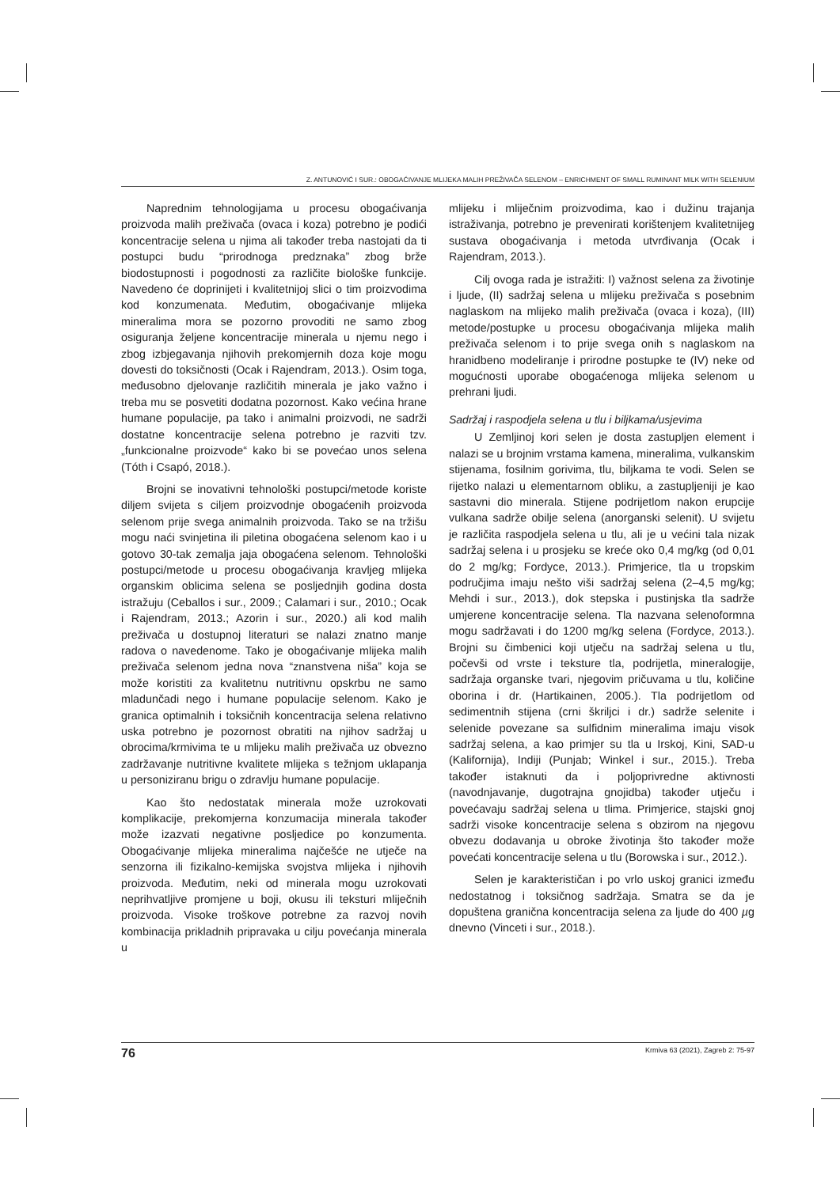Z. ANTUNOVIĆ I SUR.: OBOGAĆIVANJE MLIJEKA MALIH PREŽIVAČA SELENOM – ENRICHMENT OF SMALL RUMINANT MILK WITH SELENIUM
Naprednim tehnologijama u procesu obogaćivanja proizvoda malih preživača (ovaca i koza) potrebno je podići koncentracije selena u njima ali također treba nastojati da ti postupci budu “prirodnoga predznaka” zbog brže biodostupnosti i pogodnosti za različite biološke funkcije. Navedeno će doprinijeti i kvalitetnijoj slici o tim proizvodima kod konzumenata. Međutim, obogaćivanje mlijeka mineralima mora se pozorno provoditi ne samo zbog osiguranja željene koncentracije minerala u njemu nego i zbog izbjegavanja njihovih prekomjernih doza koje mogu dovesti do toksičnosti (Ocak i Rajendram, 2013.). Osim toga, međusobno djelovanje različitih minerala je jako važno i treba mu se posvetiti dodatna pozornost. Kako većina hrane humane populacije, pa tako i animalni proizvodi, ne sadrži dostatne koncentracije selena potrebno je razviti tzv. „funkcionalne proizvode“ kako bi se povećao unos selena (Tóth i Csapó, 2018.).
Brojni se inovativni tehnološki postupci/metode koriste diljem svijeta s ciljem proizvodnje obogaćenih proizvoda selenom prije svega animalnih proizvoda. Tako se na tržišu mogu naći svinjetina ili piletina obogaćena selenom kao i u gotovo 30-tak zemalja jaja obogaćena selenom. Tehnološki postupci/metode u procesu obogaćivanja kravljeg mlijeka organskim oblicima selena se posljednjih godina dosta istražuju (Ceballos i sur., 2009.; Calamari i sur., 2010.; Ocak i Rajendram, 2013.; Azorin i sur., 2020.) ali kod malih preživača u dostupnoj literaturi se nalazi znatno manje radova o navedenome. Tako je obogaćivanje mlijeka malih preživača selenom jedna nova “znanstvena niša” koja se može koristiti za kvalitetnu nutritivnu opskrbu ne samo mladunčadi nego i humane populacije selenom. Kako je granica optimalnih i toksičnih koncentracija selena relativno uska potrebno je pozornost obratiti na njihov sadržaj u obrocima/krmivima te u mlijeku malih preživača uz obvezno zadržavanje nutritivne kvalitete mlijeka s težnjom uklapanja u personiziranu brigu o zdravlju humane populacije.
Kao što nedostatak minerala može uzrokovati komplikacije, prekomjerna konzumacija minerala također može izazvati negativne posljedice po konzumenta. Obogaćivanje mlijeka mineralima najčešće ne utječe na senzorna ili fizikalno-kemijska svojstva mlijeka i njihovih proizvoda. Međutim, neki od minerala mogu uzrokovati neprihvatljive promjene u boji, okusu ili teksturi mliječnih proizvoda. Visoke troškove potrebne za razvoj novih kombinacija prikladnih pripravaka u cilju povećanja minerala u
mlijeku i mliječnim proizvodima, kao i dužinu trajanja istraživanja, potrebno je prevenirati korištenjem kvalitetnijeg sustava obogaćivanja i metoda utvrđivanja (Ocak i Rajendram, 2013.).
Cilj ovoga rada je istražiti: I) važnost selena za životinje i ljude, (II) sadržaj selena u mlijeku preživača s posebnim naglaskom na mlijeko malih preživača (ovaca i koza), (III) metode/postupke u procesu obogaćivanja mlijeka malih preživača selenom i to prije svega onih s naglaskom na hranidbeno modeliranje i prirodne postupke te (IV) neke od mogućnosti uporabe obogaćenoga mlijeka selenom u prehrani ljudi.
Sadržaj i raspodjela selena u tlu i biljkama/usjevima
U Zemljinoj kori selen je dosta zastupljen element i nalazi se u brojnim vrstama kamena, mineralima, vulkanskim stijenama, fosilnim gorivima, tlu, biljkama te vodi. Selen se rijetko nalazi u elementarnom obliku, a zastupljeniji je kao sastavni dio minerala. Stijene podrijetlom nakon erupcije vulkana sadrže obilje selena (anorganski selenit). U svijetu je različita raspodjela selena u tlu, ali je u većini tala nizak sadržaj selena i u prosjeku se kreće oko 0,4 mg/kg (od 0,01 do 2 mg/kg; Fordyce, 2013.). Primjerice, tla u tropskim područjima imaju nešto viši sadržaj selena (2–4,5 mg/kg; Mehdi i sur., 2013.), dok stepska i pustinjska tla sadrže umjerene koncentracije selena. Tla nazvana selenoformna mogu sadržavati i do 1200 mg/kg selena (Fordyce, 2013.). Brojni su čimbenici koji utječu na sadržaj selena u tlu, počevši od vrste i teksture tla, podrijetla, mineralogije, sadržaja organske tvari, njegovim pričuvama u tlu, količine oborina i dr. (Hartikainen, 2005.). Tla podrijetlom od sedimentnih stijena (crni škriljci i dr.) sadrže selenite i selenide povezane sa sulfidnim mineralima imaju visok sadržaj selena, a kao primjer su tla u Irskoj, Kini, SAD-u (Kalifornija), Indiji (Punjab; Winkel i sur., 2015.). Treba također istaknuti da i poljoprivredne aktivnosti (navodnjavanje, dugotrajna gnojidba) također utječu i povećavaju sadržaj selena u tlima. Primjerice, stajski gnoj sadrži visoke koncentracije selena s obzirom na njegovu obvezu dodavanja u obroke životinja što također može povećati koncentracije selena u tlu (Borowska i sur., 2012.).
Selen je karakterističan i po vrlo uskoj granici između nedostatnog i toksičnog sadržaja. Smatra se da je dopuštena granična koncentracija selena za ljude do 400 µg dnevno (Vinceti i sur., 2018.).
76 Krmiva 63 (2021), Zagreb 2: 75-97